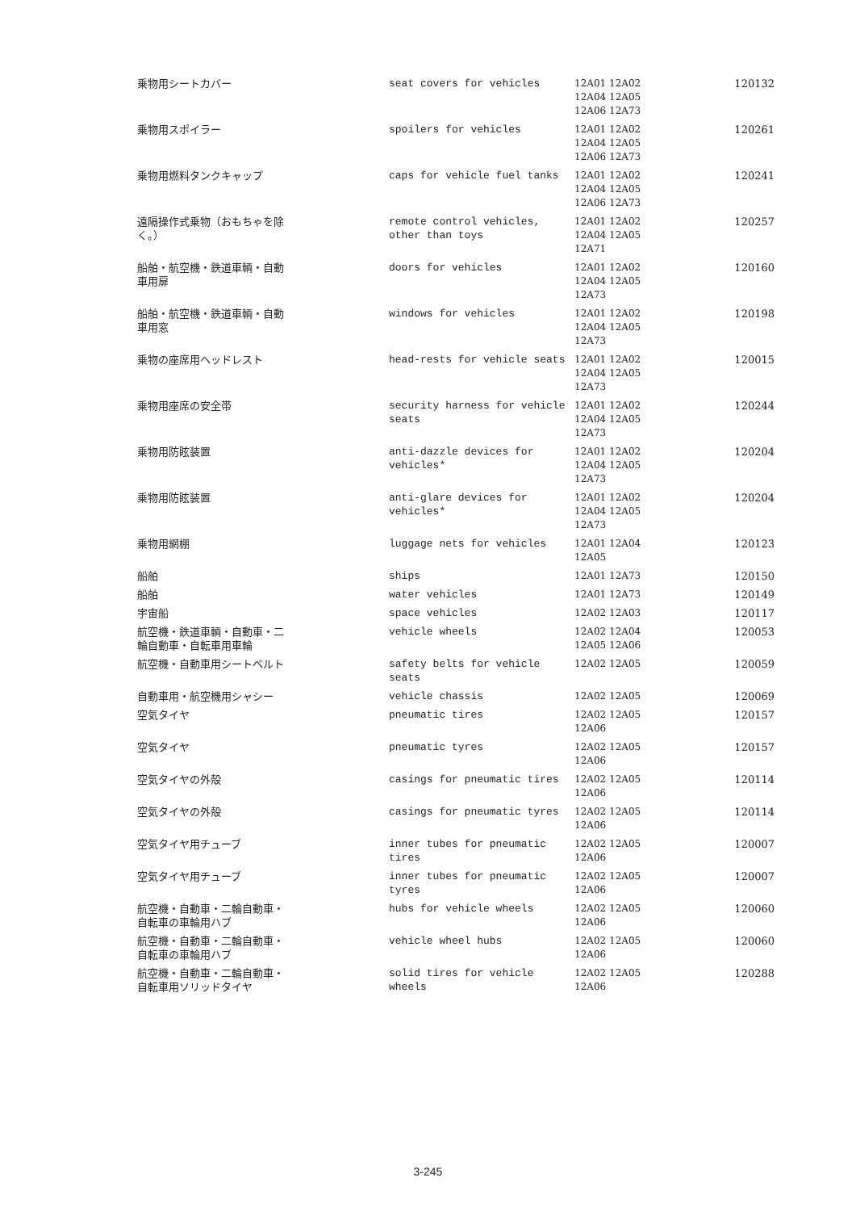| 乗物用シートカバー | seat covers for vehicles | 12A01 12A02 12A04 12A05 12A06 12A73 | 120132 |
| 乗物用スポイラー | spoilers for vehicles | 12A01 12A02 12A04 12A05 12A06 12A73 | 120261 |
| 乗物用燃料タンクキャップ | caps for vehicle fuel tanks | 12A01 12A02 12A04 12A05 12A06 12A73 | 120241 |
| 遠隔操作式乗物（おもちゃを除 く。） | remote control vehicles, other than toys | 12A01 12A02 12A04 12A05 12A71 | 120257 |
| 船舶・航空機・鉄道車輌・自動 車用扉 | doors for vehicles | 12A01 12A02 12A04 12A05 12A73 | 120160 |
| 船舶・航空機・鉄道車輌・自動 車用窓 | windows for vehicles | 12A01 12A02 12A04 12A05 12A73 | 120198 |
| 乗物の座席用ヘッドレスト | head-rests for vehicle seats | 12A01 12A02 12A04 12A05 12A73 | 120015 |
| 乗物用座席の安全帯 | security harness for vehicle seats | 12A01 12A02 12A04 12A05 12A73 | 120244 |
| 乗物用防眩装置 | anti-dazzle devices for vehicles* | 12A01 12A02 12A04 12A05 12A73 | 120204 |
| 乗物用防眩装置 | anti-glare devices for vehicles* | 12A01 12A02 12A04 12A05 12A73 | 120204 |
| 乗物用網棚 | luggage nets for vehicles | 12A01 12A04 12A05 | 120123 |
| 船舶 | ships | 12A01 12A73 | 120150 |
| 船舶 | water vehicles | 12A01 12A73 | 120149 |
| 宇宙船 | space vehicles | 12A02 12A03 | 120117 |
| 航空機・鉄道車輌・自動車・二 輪自動車・自転車用車輪 | vehicle wheels | 12A02 12A04 12A05 12A06 | 120053 |
| 航空機・自動車用シートベルト | safety belts for vehicle seats | 12A02 12A05 | 120059 |
| 自動車用・航空機用シャシー | vehicle chassis | 12A02 12A05 | 120069 |
| 空気タイヤ | pneumatic tires | 12A02 12A05 12A06 | 120157 |
| 空気タイヤ | pneumatic tyres | 12A02 12A05 12A06 | 120157 |
| 空気タイヤの外殻 | casings for pneumatic tires | 12A02 12A05 12A06 | 120114 |
| 空気タイヤの外殻 | casings for pneumatic tyres | 12A02 12A05 12A06 | 120114 |
| 空気タイヤ用チューブ | inner tubes for pneumatic tires | 12A02 12A05 12A06 | 120007 |
| 空気タイヤ用チューブ | inner tubes for pneumatic tyres | 12A02 12A05 12A06 | 120007 |
| 航空機・自動車・二輪自動車・ 自転車の車輪用ハブ | hubs for vehicle wheels | 12A02 12A05 12A06 | 120060 |
| 航空機・自動車・二輪自動車・ 自転車の車輪用ハブ | vehicle wheel hubs | 12A02 12A05 12A06 | 120060 |
| 航空機・自動車・二輪自動車・ 自転車用ソリッドタイヤ | solid tires for vehicle wheels | 12A02 12A05 12A06 | 120288 |
3-245